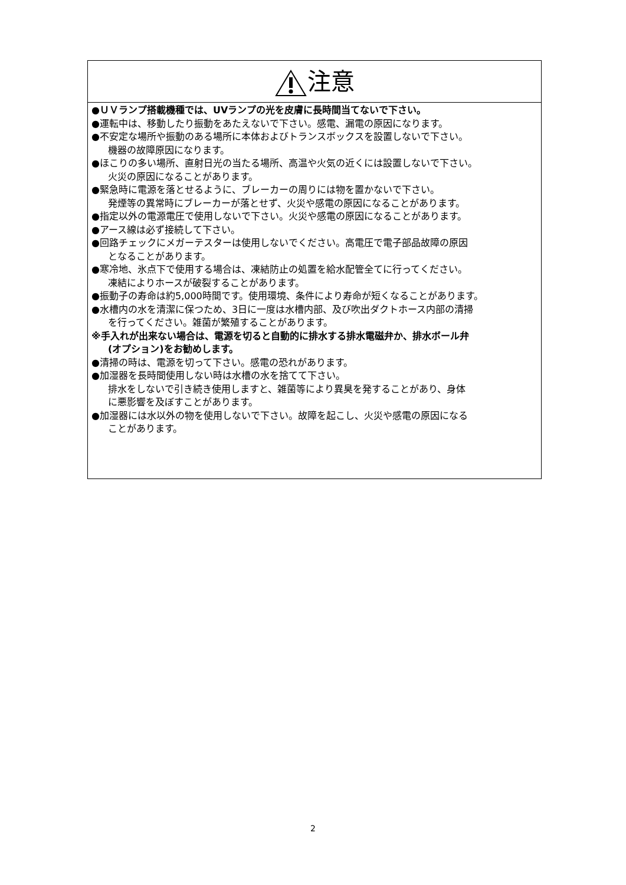注意
●ＵＶランプ搭載機種では、UVランプの光を皮膚に長時間当てないで下さい。
●運転中は、移動したり振動をあたえないで下さい。感電、漏電の原因になります。
●不安定な場所や振動のある場所に本体およびトランスボックスを設置しないで下さい。
機器の故障原因になります。
●ほこりの多い場所、直射日光の当たる場所、高温や火気の近くには設置しないで下さい。
火災の原因になることがあります。
●緊急時に電源を落とせるように、ブレーカーの周りには物を置かないで下さい。
発煙等の異常時にブレーカーが落とせず、火災や感電の原因になることがあります。
●指定以外の電源電圧で使用しないで下さい。火災や感電の原因になることがあります。
●アース線は必ず接続して下さい。
●回路チェックにメガーテスターは使用しないでください。高電圧で電子部品故障の原因
となることがあります。
●寒冷地、氷点下で使用する場合は、凍結防止の処置を給水配管全てに行ってください。
凍結によりホースが破裂することがあります。
●振動子の寿命は約5,000時間です。使用環境、条件により寿命が短くなることがあります。
●水槽内の水を清潔に保つため、3日に一度は水槽内部、及び吹出ダクトホース内部の清掃
を行ってください。雑菌が繁殖することがあります。
※手入れが出来ない場合は、電源を切ると自動的に排水する排水電磁弁か、排水ボール弁
(オプション)をお勧めします。
●清掃の時は、電源を切って下さい。感電の恐れがあります。
●加湿器を長時間使用しない時は水槽の水を捨てて下さい。
排水をしないで引き続き使用しますと、雑菌等により異臭を発することがあり、身体
に悪影響を及ぼすことがあります。
●加湿器には水以外の物を使用しないで下さい。故障を起こし、火災や感電の原因になる
ことがあります。
2